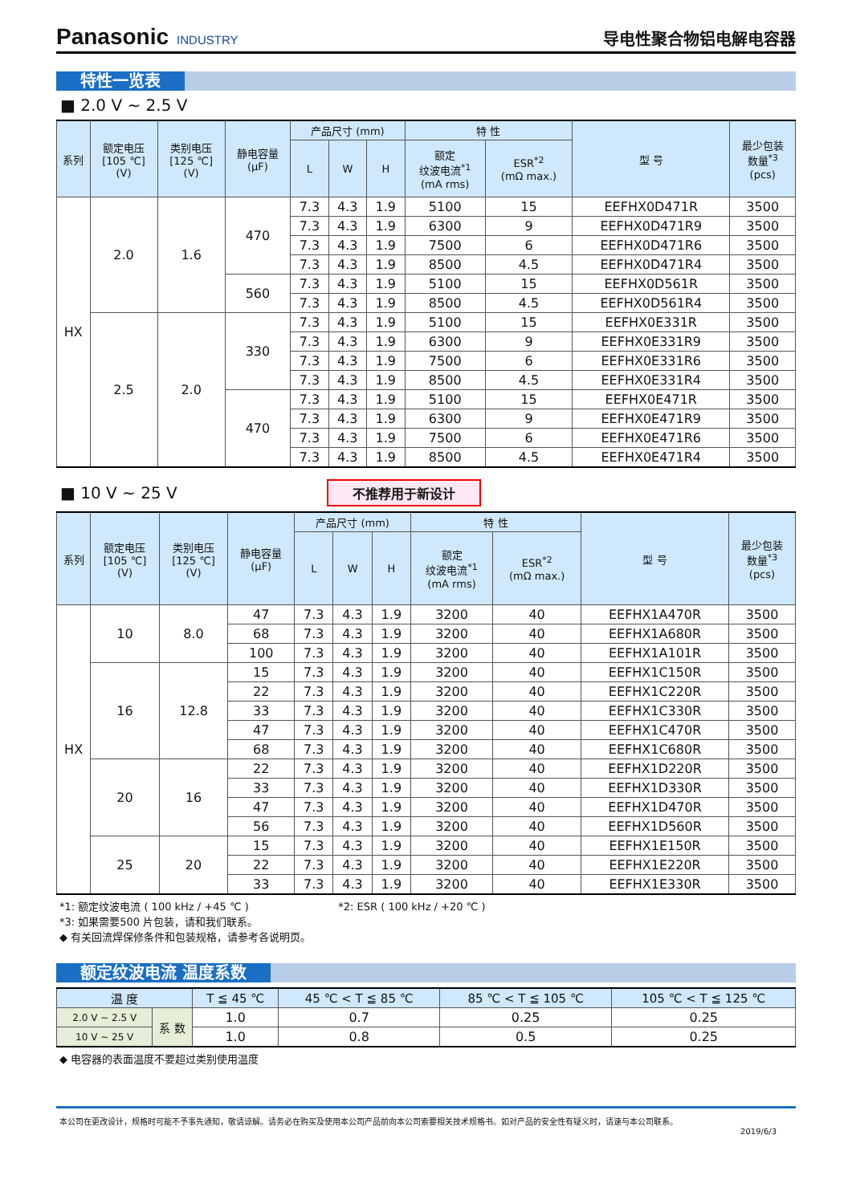Panasonic INDUSTRY
导电性聚合物铝电解电容器
特性一览表
■ 2.0 V ~ 2.5 V
| 系列 | 额定电压 [105 ℃] (V) | 类别电压 [125 ℃] (V) | 静电容量 (μF) | 产品尺寸 (mm) | | | 特 性 | | 型 号 | 最少包装 数量<sup>*3</sup> (pcs) |
| --- | --- | --- | --- | --- | --- | --- | --- | --- | --- | --- |
| | | | | L | W | H | 额定 纹波电流<sup>*1</sup> (mA rms) | ESR<sup>*2</sup> (mΩ max.) | | |
| HX | 2.0 | 1.6 | 470 | 7.3 | 4.3 | 1.9 | 5100 | 15 | EEFHX0D471R | 3500 |
| | | | | 7.3 | 4.3 | 1.9 | 6300 | 9 | EEFHX0D471R9 | 3500 |
| | | | | 7.3 | 4.3 | 1.9 | 7500 | 6 | EEFHX0D471R6 | 3500 |
| | | | | 7.3 | 4.3 | 1.9 | 8500 | 4.5 | EEFHX0D471R4 | 3500 |
| | | | 560 | 7.3 | 4.3 | 1.9 | 5100 | 15 | EEFHX0D561R | 3500 |
| | | | | 7.3 | 4.3 | 1.9 | 8500 | 4.5 | EEFHX0D561R4 | 3500 |
| | 2.5 | 2.0 | 330 | 7.3 | 4.3 | 1.9 | 5100 | 15 | EEFHX0E331R | 3500 |
| | | | | 7.3 | 4.3 | 1.9 | 6300 | 9 | EEFHX0E331R9 | 3500 |
| | | | | 7.3 | 4.3 | 1.9 | 7500 | 6 | EEFHX0E331R6 | 3500 |
| | | | | 7.3 | 4.3 | 1.9 | 8500 | 4.5 | EEFHX0E331R4 | 3500 |
| | | | 470 | 7.3 | 4.3 | 1.9 | 5100 | 15 | EEFHX0E471R | 3500 |
| | | | | 7.3 | 4.3 | 1.9 | 6300 | 9 | EEFHX0E471R9 | 3500 |
| | | | | 7.3 | 4.3 | 1.9 | 7500 | 6 | EEFHX0E471R6 | 3500 |
| | | | | 7.3 | 4.3 | 1.9 | 8500 | 4.5 | EEFHX0E471R4 | 3500 |
■ 10 V ~ 25 V 不推荐用于新设计
| 系列 | 额定电压 [105 ℃] (V) | 类别电压 [125 ℃] (V) | 静电容量 (μF) | 产品尺寸 (mm) | | | 特 性 | | 型 号 | 最少包装 数量<sup>*3</sup> (pcs) |
| --- | --- | --- | --- | --- | --- | --- | --- | --- | --- | --- |
| | | | | L | W | H | 额定 纹波电流<sup>*1</sup> (mA rms) | ESR<sup>*2</sup> (mΩ max.) | | |
| HX | 10 | 8.0 | 47 | 7.3 | 4.3 | 1.9 | 3200 | 40 | EEFHX1A470R | 3500 |
| | | | 68 | 7.3 | 4.3 | 1.9 | 3200 | 40 | EEFHX1A680R | 3500 |
| | | | 100 | 7.3 | 4.3 | 1.9 | 3200 | 40 | EEFHX1A101R | 3500 |
| | 16 | 12.8 | 15 | 7.3 | 4.3 | 1.9 | 3200 | 40 | EEFHX1C150R | 3500 |
| | | | 22 | 7.3 | 4.3 | 1.9 | 3200 | 40 | EEFHX1C220R | 3500 |
| | | | 33 | 7.3 | 4.3 | 1.9 | 3200 | 40 | EEFHX1C330R | 3500 |
| | | | 47 | 7.3 | 4.3 | 1.9 | 3200 | 40 | EEFHX1C470R | 3500 |
| | | | 68 | 7.3 | 4.3 | 1.9 | 3200 | 40 | EEFHX1C680R | 3500 |
| | 20 | 16 | 22 | 7.3 | 4.3 | 1.9 | 3200 | 40 | EEFHX1D220R | 3500 |
| | | | 33 | 7.3 | 4.3 | 1.9 | 3200 | 40 | EEFHX1D330R | 3500 |
| | | | 47 | 7.3 | 4.3 | 1.9 | 3200 | 40 | EEFHX1D470R | 3500 |
| | | | 56 | 7.3 | 4.3 | 1.9 | 3200 | 40 | EEFHX1D560R | 3500 |
| | 25 | 20 | 15 | 7.3 | 4.3 | 1.9 | 3200 | 40 | EEFHX1E150R | 3500 |
| | | | 22 | 7.3 | 4.3 | 1.9 | 3200 | 40 | EEFHX1E220R | 3500 |
| | | | 33 | 7.3 | 4.3 | 1.9 | 3200 | 40 | EEFHX1E330R | 3500 |
*1: 额定纹波电流 ( 100 kHz / +45 ℃ ) *2: ESR ( 100 kHz / +20 ℃ )
*3: 如果需要500 片包装，请和我们联系。
◆ 有关回流焊保修条件和包装规格，请参考各说明页。
额定纹波电流 温度系数
| 温 度 | | T ≦ 45 ℃ | 45 ℃ < T ≦ 85 ℃ | 85 ℃ < T ≦ 105 ℃ | 105 ℃ < T ≦ 125 ℃ |
| --- | --- | --- | --- | --- | --- |
| 2.0 V ~ 2.5 V | 系 数 | 1.0 | 0.7 | 0.25 | 0.25 |
| 10 V ~ 25 V | | 1.0 | 0.8 | 0.5 | 0.25 |
◆ 电容器的表面温度不要超过类别使用温度
本公司在更改设计，规格时可能不予事先通知，敬请谅解。请务必在购买及使用本公司产品前向本公司索要相关技术规格书。如对产品的安全性有疑义时，请速与本公司联系。
2019/6/3